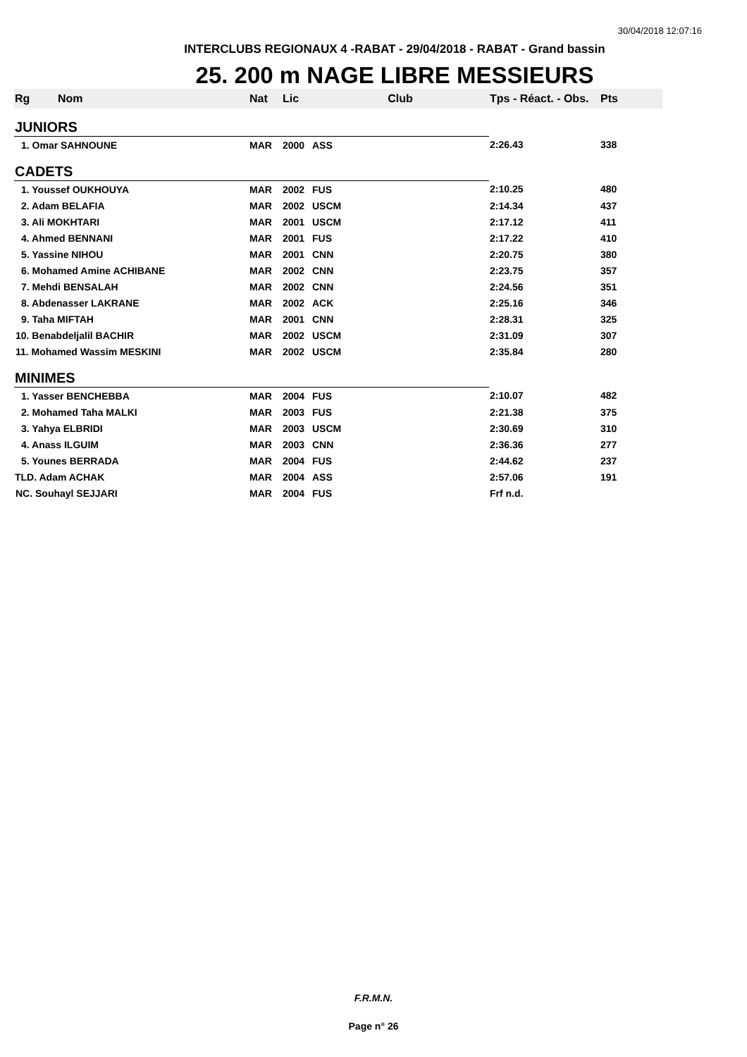30/04/2018 12:07:16
INTERCLUBS REGIONAUX 4 -RABAT - 29/04/2018 - RABAT - Grand bassin
25. 200 m NAGE LIBRE MESSIEURS
| Rg | Nom | Nat | Lic | Club | Tps - Réact. - Obs. | Pts |
| --- | --- | --- | --- | --- | --- | --- |
| JUNIORS | | | | | | |
| 1. Omar SAHNOUNE | | MAR | 2000 | ASS | 2:26.43 | 338 |
| CADETS | | | | | | |
| 1. Youssef OUKHOUYA | | MAR | 2002 | FUS | 2:10.25 | 480 |
| 2. Adam BELAFIA | | MAR | 2002 | USCM | 2:14.34 | 437 |
| 3. Ali MOKHTARI | | MAR | 2001 | USCM | 2:17.12 | 411 |
| 4. Ahmed BENNANI | | MAR | 2001 | FUS | 2:17.22 | 410 |
| 5. Yassine NIHOU | | MAR | 2001 | CNN | 2:20.75 | 380 |
| 6. Mohamed Amine ACHIBANE | | MAR | 2002 | CNN | 2:23.75 | 357 |
| 7. Mehdi BENSALAH | | MAR | 2002 | CNN | 2:24.56 | 351 |
| 8. Abdenasser LAKRANE | | MAR | 2002 | ACK | 2:25.16 | 346 |
| 9. Taha MIFTAH | | MAR | 2001 | CNN | 2:28.31 | 325 |
| 10. Benabdeljalil BACHIR | | MAR | 2002 | USCM | 2:31.09 | 307 |
| 11. Mohamed Wassim MESKINI | | MAR | 2002 | USCM | 2:35.84 | 280 |
| MINIMES | | | | | | |
| 1. Yasser BENCHEBBA | | MAR | 2004 | FUS | 2:10.07 | 482 |
| 2. Mohamed Taha MALKI | | MAR | 2003 | FUS | 2:21.38 | 375 |
| 3. Yahya ELBRIDI | | MAR | 2003 | USCM | 2:30.69 | 310 |
| 4. Anass ILGUIM | | MAR | 2003 | CNN | 2:36.36 | 277 |
| 5. Younes BERRADA | | MAR | 2004 | FUS | 2:44.62 | 237 |
| TLD. Adam ACHAK | | MAR | 2004 | ASS | 2:57.06 | 191 |
| NC. Souhayl SEJJARI | | MAR | 2004 | FUS | Frf n.d. | |
F.R.M.N.
Page n° 26